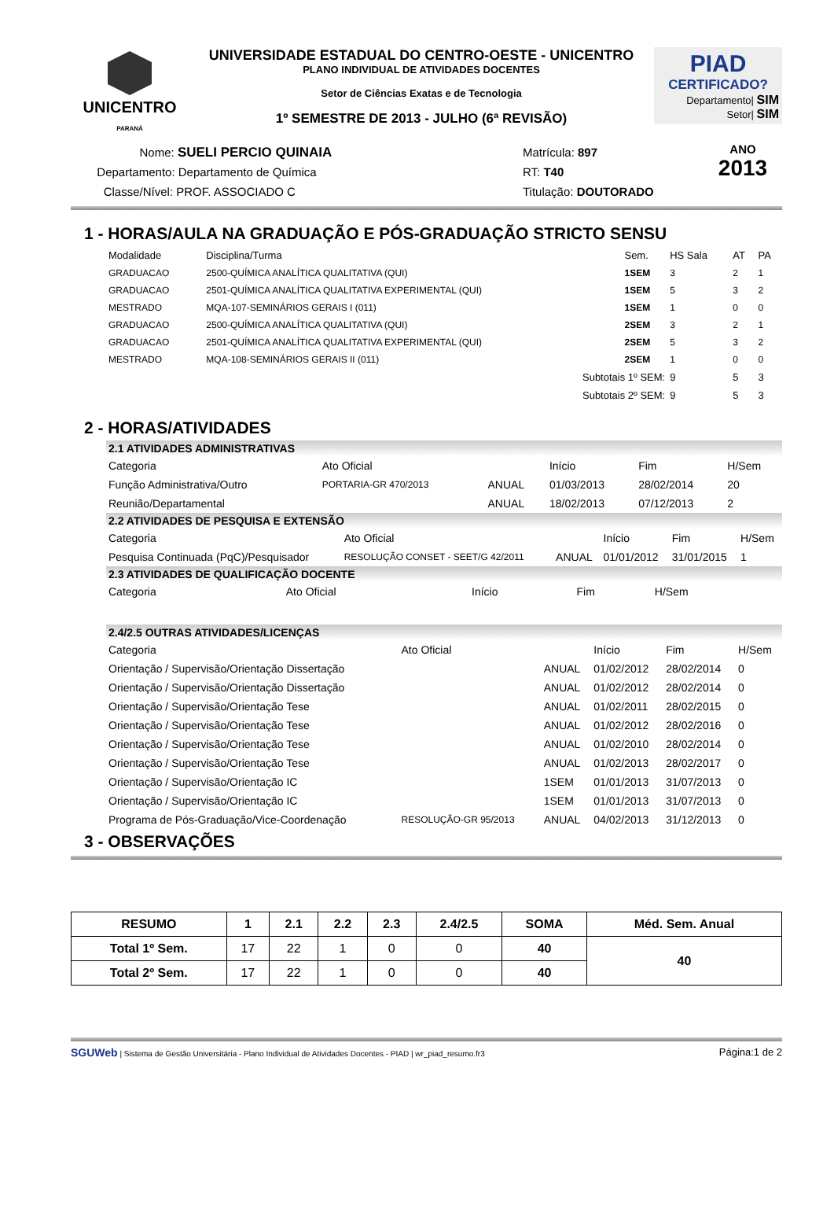UNICENTRO
PARANÁ
UNIVERSIDADE ESTADUAL DO CENTRO-OESTE - UNICENTRO
PLANO INDIVIDUAL DE ATIVIDADES DOCENTES
Setor de Ciências Exatas e de Tecnologia
1º SEMESTRE DE 2013 - JULHO (6ª REVISÃO)
PIAD
CERTIFICADO?
Departamento| SIM
Setor| SIM
Nome: SUELI PERCIO QUINAIA
Departamento: Departamento de Química
Classe/Nível: PROF. ASSOCIADO C
Matrícula: 897
RT: T40
Titulação: DOUTORADO
ANO
2013
1 - HORAS/AULA NA GRADUAÇÃO E PÓS-GRADUAÇÃO STRICTO SENSU
| Modalidade | Disciplina/Turma | Sem. | HS Sala | AT | PA |
| --- | --- | --- | --- | --- | --- |
| GRADUACAO | 2500-QUÍMICA ANALÍTICA QUALITATIVA (QUI) | 1SEM | 3 | 2 | 1 |
| GRADUACAO | 2501-QUÍMICA ANALÍTICA QUALITATIVA EXPERIMENTAL (QUI) | 1SEM | 5 | 3 | 2 |
| MESTRADO | MQA-107-SEMINÁRIOS GERAIS I (011) | 1SEM | 1 | 0 | 0 |
| GRADUACAO | 2500-QUÍMICA ANALÍTICA QUALITATIVA (QUI) | 2SEM | 3 | 2 | 1 |
| GRADUACAO | 2501-QUÍMICA ANALÍTICA QUALITATIVA EXPERIMENTAL (QUI) | 2SEM | 5 | 3 | 2 |
| MESTRADO | MQA-108-SEMINÁRIOS GERAIS II (011) | 2SEM | 1 | 0 | 0 |
| | Subtotais 1º SEM: | | 9 | 5 | 3 |
| | Subtotais 2º SEM: | | 9 | 5 | 3 |
2 - HORAS/ATIVIDADES
2.1 ATIVIDADES ADMINISTRATIVAS
| Categoria | Ato Oficial | | Início | Fim | H/Sem |
| --- | --- | --- | --- | --- | --- |
| Função Administrativa/Outro | PORTARIA-GR 470/2013 | ANUAL | 01/03/2013 | 28/02/2014 | 20 |
| Reunião/Departamental | | ANUAL | 18/02/2013 | 07/12/2013 | 2 |
2.2 ATIVIDADES DE PESQUISA E EXTENSÃO
| Categoria | Ato Oficial | | Início | Fim | H/Sem |
| --- | --- | --- | --- | --- | --- |
| Pesquisa Continuada (PqC)/Pesquisador | RESOLUÇÃO CONSET - SEET/G 42/2011 | ANUAL | 01/01/2012 | 31/01/2015 | 1 |
2.3 ATIVIDADES DE QUALIFICAÇÃO DOCENTE
| Categoria | Ato Oficial | Início | Fim | H/Sem |
| --- | --- | --- | --- | --- |
2.4/2.5 OUTRAS ATIVIDADES/LICENÇAS
| Categoria | Ato Oficial | | Início | Fim | H/Sem |
| --- | --- | --- | --- | --- | --- |
| Orientação / Supervisão/Orientação Dissertação | | ANUAL | 01/02/2012 | 28/02/2014 | 0 |
| Orientação / Supervisão/Orientação Dissertação | | ANUAL | 01/02/2012 | 28/02/2014 | 0 |
| Orientação / Supervisão/Orientação Tese | | ANUAL | 01/02/2011 | 28/02/2015 | 0 |
| Orientação / Supervisão/Orientação Tese | | ANUAL | 01/02/2012 | 28/02/2016 | 0 |
| Orientação / Supervisão/Orientação Tese | | ANUAL | 01/02/2010 | 28/02/2014 | 0 |
| Orientação / Supervisão/Orientação Tese | | ANUAL | 01/02/2013 | 28/02/2017 | 0 |
| Orientação / Supervisão/Orientação IC | | 1SEM | 01/01/2013 | 31/07/2013 | 0 |
| Orientação / Supervisão/Orientação IC | | 1SEM | 01/01/2013 | 31/07/2013 | 0 |
| Programa de Pós-Graduação/Vice-Coordenação | RESOLUÇÃO-GR 95/2013 | ANUAL | 04/02/2013 | 31/12/2013 | 0 |
3 - OBSERVAÇÕES
| RESUMO | 1 | 2.1 | 2.2 | 2.3 | 2.4/2.5 | SOMA | Méd. Sem. Anual |
| --- | --- | --- | --- | --- | --- | --- | --- |
| Total 1º Sem. | 17 | 22 | 1 | 0 | 0 | 40 | 40 |
| Total 2º Sem. | 17 | 22 | 1 | 0 | 0 | 40 | |
SGUWeb | Sistema de Gestão Universitária - Plano Individual de Atividades Docentes - PIAD | wr_piad_resumo.fr3 Página:1 de 2